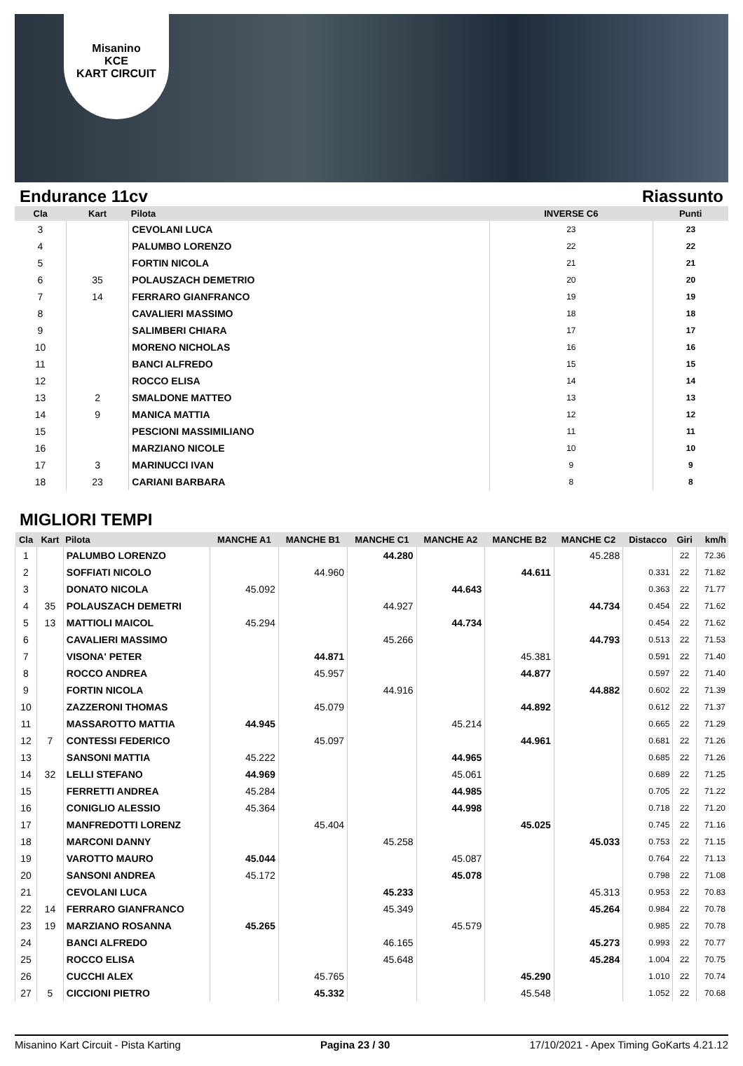Misanino
KCE
KART CIRCUIT
Endurance 11cv Riassunto
| Cla | Kart | Pilota | INVERSE C6 | Punti |
| --- | --- | --- | --- | --- |
| 3 | | CEVOLANI LUCA | 23 | 23 |
| 4 | | PALUMBO LORENZO | 22 | 22 |
| 5 | | FORTIN NICOLA | 21 | 21 |
| 6 | 35 | POLAUSZACH DEMETRIO | 20 | 20 |
| 7 | 14 | FERRARO GIANFRANCO | 19 | 19 |
| 8 | | CAVALIERI MASSIMO | 18 | 18 |
| 9 | | SALIMBERI CHIARA | 17 | 17 |
| 10 | | MORENO NICHOLAS | 16 | 16 |
| 11 | | BANCI ALFREDO | 15 | 15 |
| 12 | | ROCCO ELISA | 14 | 14 |
| 13 | 2 | SMALDONE MATTEO | 13 | 13 |
| 14 | 9 | MANICA MATTIA | 12 | 12 |
| 15 | | PESCIONI MASSIMILIANO | 11 | 11 |
| 16 | | MARZIANO NICOLE | 10 | 10 |
| 17 | 3 | MARINUCCI IVAN | 9 | 9 |
| 18 | 23 | CARIANI BARBARA | 8 | 8 |
MIGLIORI TEMPI
| Cla | Kart | Pilota | MANCHE A1 | MANCHE B1 | MANCHE C1 | MANCHE A2 | MANCHE B2 | MANCHE C2 | Distacco | Giri | km/h |
| --- | --- | --- | --- | --- | --- | --- | --- | --- | --- | --- | --- |
| 1 | | PALUMBO LORENZO | | | 44.280 | | | 45.288 | | 22 | 72.36 |
| 2 | | SOFFIATI NICOLO | | 44.960 | | | 44.611 | | 0.331 | 22 | 71.82 |
| 3 | | DONATO NICOLA | 45.092 | | | 44.643 | | | 0.363 | 22 | 71.77 |
| 4 | 35 | POLAUSZACH DEMETRI | | | 44.927 | | | 44.734 | 0.454 | 22 | 71.62 |
| 5 | 13 | MATTIOLI MAICOL | 45.294 | | | 44.734 | | | 0.454 | 22 | 71.62 |
| 6 | | CAVALIERI MASSIMO | | | 45.266 | | | 44.793 | 0.513 | 22 | 71.53 |
| 7 | | VISONA' PETER | | 44.871 | | | 45.381 | | 0.591 | 22 | 71.40 |
| 8 | | ROCCO ANDREA | | 45.957 | | | 44.877 | | 0.597 | 22 | 71.40 |
| 9 | | FORTIN NICOLA | | | 44.916 | | | 44.882 | 0.602 | 22 | 71.39 |
| 10 | | ZAZZERONI THOMAS | | 45.079 | | | 44.892 | | 0.612 | 22 | 71.37 |
| 11 | | MASSAROTTO MATTIA | 44.945 | | | 45.214 | | | 0.665 | 22 | 71.29 |
| 12 | 7 | CONTESSI FEDERICO | | 45.097 | | | 44.961 | | 0.681 | 22 | 71.26 |
| 13 | | SANSONI MATTIA | 45.222 | | | 44.965 | | | 0.685 | 22 | 71.26 |
| 14 | 32 | LELLI STEFANO | 44.969 | | | 45.061 | | | 0.689 | 22 | 71.25 |
| 15 | | FERRETTI ANDREA | 45.284 | | | 44.985 | | | 0.705 | 22 | 71.22 |
| 16 | | CONIGLIO ALESSIO | 45.364 | | | 44.998 | | | 0.718 | 22 | 71.20 |
| 17 | | MANFREDOTTI LORENZ | | 45.404 | | | 45.025 | | 0.745 | 22 | 71.16 |
| 18 | | MARCONI DANNY | | | 45.258 | | | 45.033 | 0.753 | 22 | 71.15 |
| 19 | | VAROTTO MAURO | 45.044 | | | 45.087 | | | 0.764 | 22 | 71.13 |
| 20 | | SANSONI ANDREA | 45.172 | | | 45.078 | | | 0.798 | 22 | 71.08 |
| 21 | | CEVOLANI LUCA | | | 45.233 | | | 45.313 | 0.953 | 22 | 70.83 |
| 22 | 14 | FERRARO GIANFRANCO | | | 45.349 | | | 45.264 | 0.984 | 22 | 70.78 |
| 23 | 19 | MARZIANO ROSANNA | 45.265 | | | 45.579 | | | 0.985 | 22 | 70.78 |
| 24 | | BANCI ALFREDO | | | 46.165 | | | 45.273 | 0.993 | 22 | 70.77 |
| 25 | | ROCCO ELISA | | | 45.648 | | | 45.284 | 1.004 | 22 | 70.75 |
| 26 | | CUCCHI ALEX | | 45.765 | | | 45.290 | | 1.010 | 22 | 70.74 |
| 27 | 5 | CICCIONI PIETRO | | 45.332 | | | 45.548 | | 1.052 | 22 | 70.68 |
Misanino Kart Circuit - Pista Karting Pagina 23 / 30 17/10/2021 - Apex Timing GoKarts 4.21.12